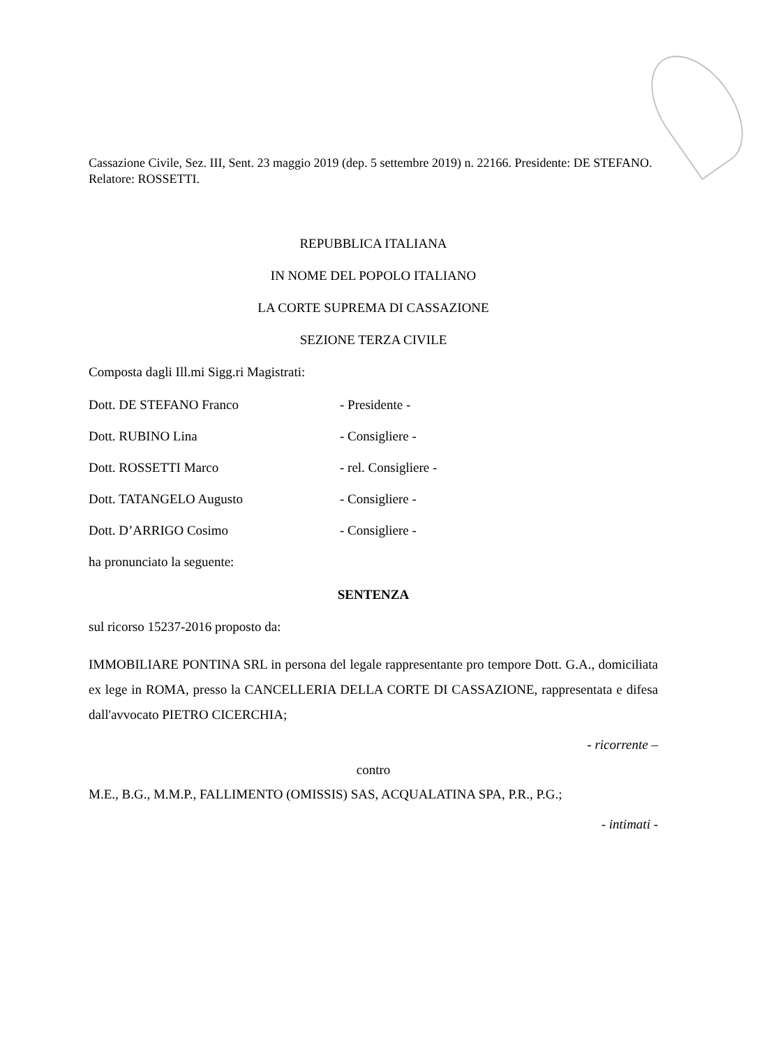Cassazione Civile, Sez. III, Sent. 23 maggio 2019 (dep. 5 settembre 2019) n. 22166. Presidente: DE STEFANO. Relatore: ROSSETTI.
REPUBBLICA ITALIANA
IN NOME DEL POPOLO ITALIANO
LA CORTE SUPREMA DI CASSAZIONE
SEZIONE TERZA CIVILE
Composta dagli Ill.mi Sigg.ri Magistrati:
Dott. DE STEFANO Franco - Presidente -
Dott. RUBINO Lina - Consigliere -
Dott. ROSSETTI Marco - rel. Consigliere -
Dott. TATANGELO Augusto - Consigliere -
Dott. D’ARRIGO Cosimo - Consigliere -
ha pronunciato la seguente:
SENTENZA
sul ricorso 15237-2016 proposto da:
IMMOBILIARE PONTINA SRL in persona del legale rappresentante pro tempore Dott. G.A., domiciliata ex lege in ROMA, presso la CANCELLERIA DELLA CORTE DI CASSAZIONE, rappresentata e difesa dall'avvocato PIETRO CICERCHIA;
- ricorrente –
contro
M.E., B.G., M.M.P., FALLIMENTO (OMISSIS) SAS, ACQUALATINA SPA, P.R., P.G.;
- intimati -